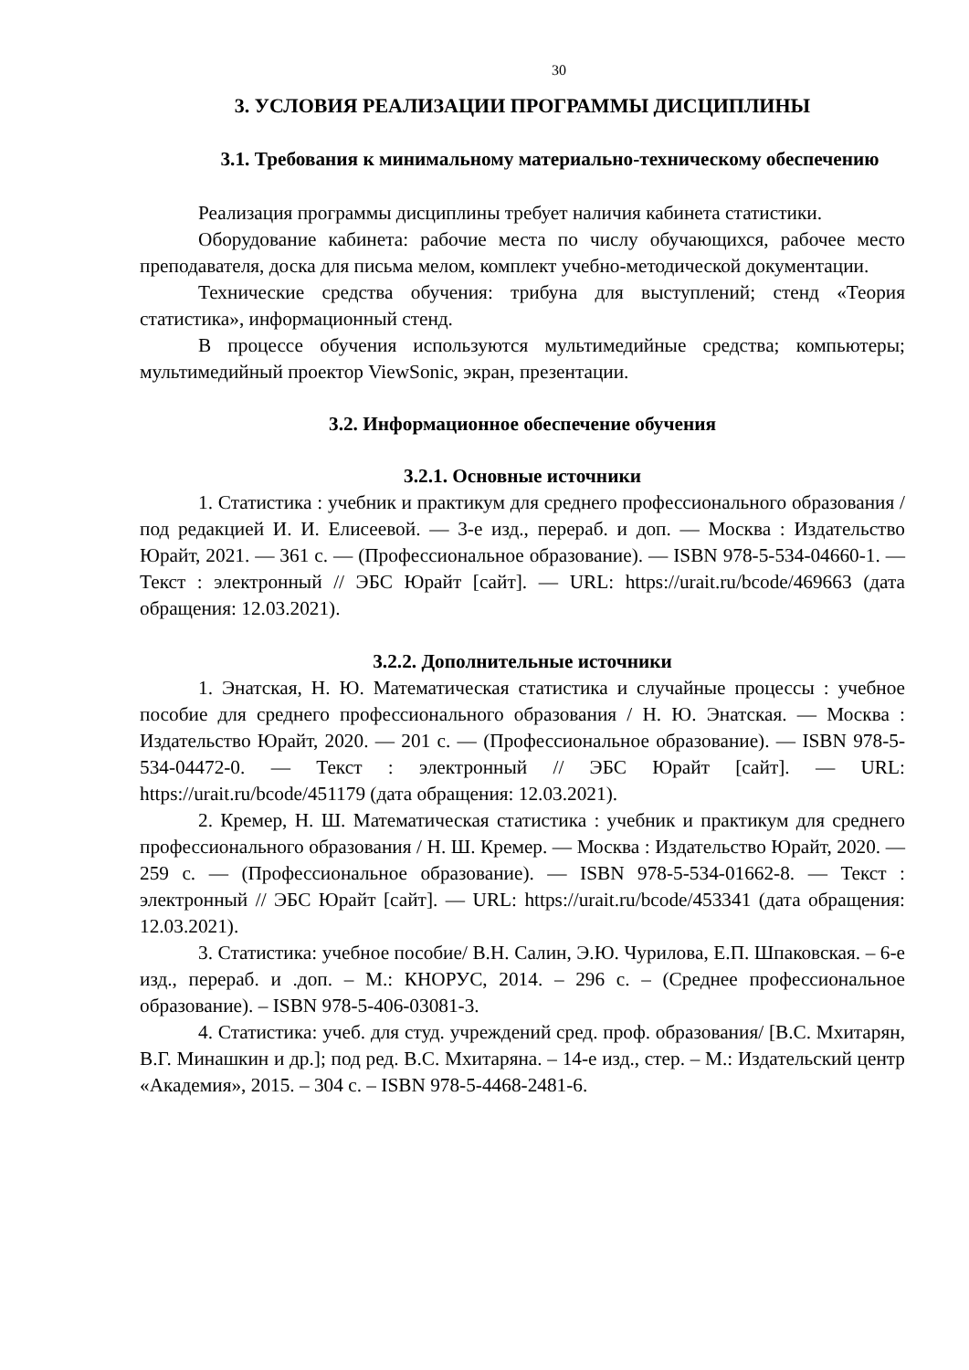30
3. УСЛОВИЯ РЕАЛИЗАЦИИ ПРОГРАММЫ ДИСЦИПЛИНЫ
3.1. Требования к минимальному материально-техническому обеспечению
Реализация программы дисциплины требует наличия кабинета статистики.
Оборудование кабинета: рабочие места по числу обучающихся, рабочее место преподавателя, доска для письма мелом, комплект учебно-методической документации.
Технические средства обучения: трибуна для выступлений; стенд «Теория статистика», информационный стенд.
В процессе обучения используются мультимедийные средства; компьютеры; мультимедийный проектор ViewSonic, экран, презентации.
3.2. Информационное обеспечение обучения
3.2.1. Основные источники
1. Статистика : учебник и практикум для среднего профессионального образования / под редакцией И. И. Елисеевой. — 3-е изд., перераб. и доп. — Москва : Издательство Юрайт, 2021. — 361 с. — (Профессиональное образование). — ISBN 978-5-534-04660-1. — Текст : электронный // ЭБС Юрайт [сайт]. — URL: https://urait.ru/bcode/469663 (дата обращения: 12.03.2021).
3.2.2. Дополнительные источники
1. Энатская, Н. Ю. Математическая статистика и случайные процессы : учебное пособие для среднего профессионального образования / Н. Ю. Энатская. — Москва : Издательство Юрайт, 2020. — 201 с. — (Профессиональное образование). — ISBN 978-5-534-04472-0. — Текст : электронный // ЭБС Юрайт [сайт]. — URL: https://urait.ru/bcode/451179 (дата обращения: 12.03.2021).
2. Кремер, Н. Ш. Математическая статистика : учебник и практикум для среднего профессионального образования / Н. Ш. Кремер. — Москва : Издательство Юрайт, 2020. — 259 с. — (Профессиональное образование). — ISBN 978-5-534-01662-8. — Текст : электронный // ЭБС Юрайт [сайт]. — URL: https://urait.ru/bcode/453341 (дата обращения: 12.03.2021).
3. Статистика: учебное пособие/ В.Н. Салин, Э.Ю. Чурилова, Е.П. Шпаковская. – 6-е изд., перераб. и .доп. – М.: КНОРУС, 2014. – 296 с. – (Среднее профессиональное образование). – ISBN 978-5-406-03081-3.
4. Статистика: учеб. для студ. учреждений сред. проф. образования/ [В.С. Мхитарян, В.Г. Минашкин и др.]; под ред. В.С. Мхитаряна. – 14-е изд., стер. – М.: Издательский центр «Академия», 2015. – 304 с. – ISBN 978-5-4468-2481-6.